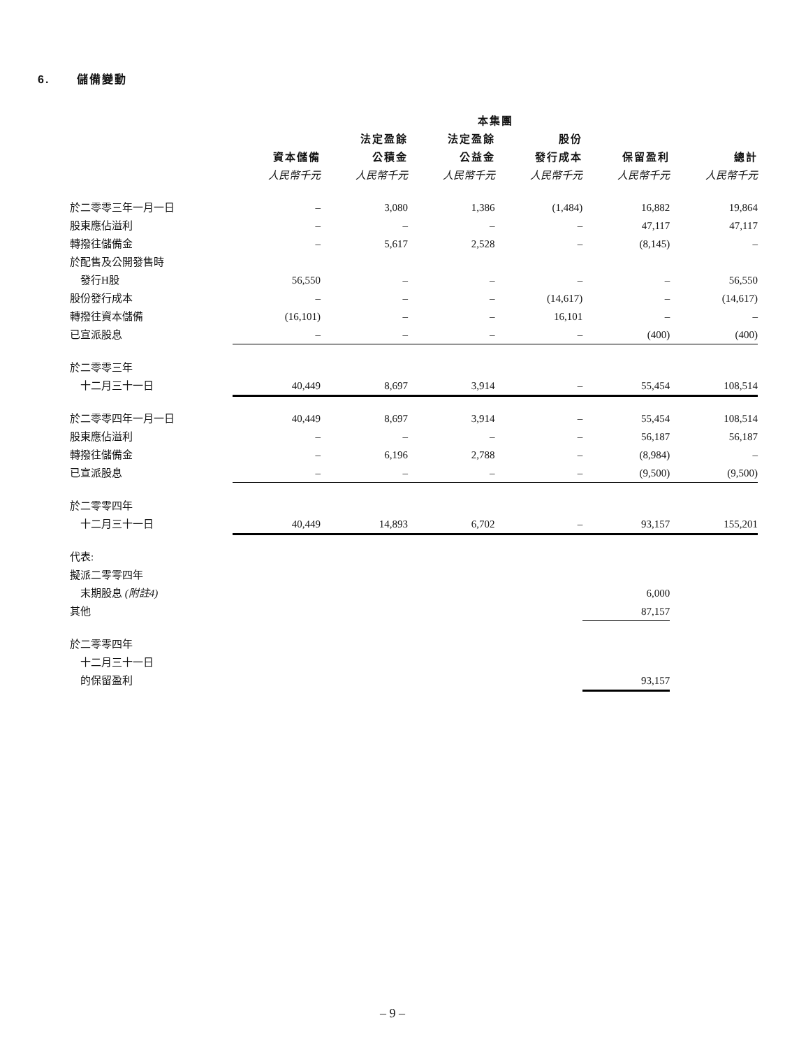6. 儲備變動
| | 本集團 | | | | | |
| --- | --- | --- | --- | --- | --- | --- |
| | | 法定盈餘 | 法定盈餘 | 股份 | | |
| | 資本儲備 | 公積金 | 公益金 | 發行成本 | 保留盈利 | 總計 |
| | 人民幣千元 | 人民幣千元 | 人民幣千元 | 人民幣千元 | 人民幣千元 | 人民幣千元 |
| 於二零零三年一月一日 | – | 3,080 | 1,386 | (1,484) | 16,882 | 19,864 |
| 股東應佔溢利 | – | – | – | – | 47,117 | 47,117 |
| 轉撥往儲備金 | – | 5,617 | 2,528 | – | (8,145) | – |
| 於配售及公開發售時 | | | | | | |
| 發行H股 | 56,550 | – | – | – | – | 56,550 |
| 股份發行成本 | – | – | – | (14,617) | – | (14,617) |
| 轉撥往資本儲備 | (16,101) | – | – | 16,101 | – | – |
| 已宣派股息 | – | – | – | – | (400) | (400) |
| 於二零零三年 | | | | | | |
| 十二月三十一日 | 40,449 | 8,697 | 3,914 | – | 55,454 | 108,514 |
| 於二零零四年一月一日 | 40,449 | 8,697 | 3,914 | – | 55,454 | 108,514 |
| 股東應佔溢利 | – | – | – | – | 56,187 | 56,187 |
| 轉撥往儲備金 | – | 6,196 | 2,788 | – | (8,984) | – |
| 已宣派股息 | – | – | – | – | (9,500) | (9,500) |
| 於二零零四年 | | | | | | |
| 十二月三十一日 | 40,449 | 14,893 | 6,702 | – | 93,157 | 155,201 |
| 代表: | | | | | | |
| 擬派二零零四年 | | | | | | |
| 末期股息 (附註4) | | | | | 6,000 | |
| 其他 | | | | | 87,157 | |
| 於二零零四年 | | | | | | |
| 十二月三十一日 | | | | | | |
| 的保留盈利 | | | | | 93,157 | |
– 9 –